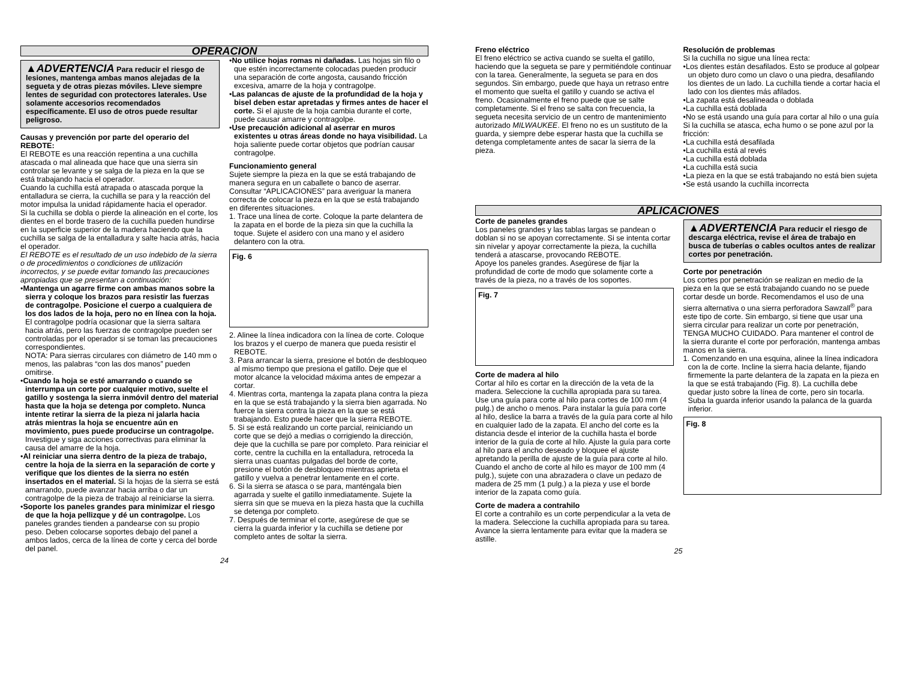OPERACION
▲ADVERTENCIA Para reducir el riesgo de lesiones, mantenga ambas manos alejadas de la segueta y de otras piezas móviles. Lleve siempre lentes de seguridad con protectores laterales. Use solamente accesorios recomendados específicamente. El uso de otros puede resultar peligroso.
Causas y prevención por parte del operario del REBOTE:
El REBOTE es una reacción repentina a una cuchilla atascada o mal alineada que hace que una sierra sin controlar se levante y se salga de la pieza en la que se está trabajando hacia el operador.
Cuando la cuchilla está atrapada o atascada porque la entalladura se cierra, la cuchilla se para y la reacción del motor impulsa la unidad rápidamente hacia el operador.
Si la cuchilla se dobla o pierde la alineación en el corte, los dientes en el borde trasero de la cuchilla pueden hundirse en la superficie superior de la madera haciendo que la cuchilla se salga de la entalladura y salte hacia atrás, hacia el operador.
El REBOTE es el resultado de un uso indebido de la sierra o de procedimientos o condiciones de utilización incorrectos, y se puede evitar tomando las precauciones apropiadas que se presentan a continuación:
•Mantenga un agarre firme con ambas manos sobre la sierra y coloque los brazos para resistir las fuerzas de contragolpe. Posicione el cuerpo a cualquiera de los dos lados de la hoja, pero no en línea con la hoja. El contragolpe podría ocasionar que la sierra saltara hacia atrás, pero las fuerzas de contragolpe pueden ser controladas por el operador si se toman las precauciones correspondientes.
NOTA: Para sierras circulares con diámetro de 140 mm o menos, las palabras “con las dos manos” pueden omitirse.
•Cuando la hoja se esté amarrando o cuando se interrumpa un corte por cualquier motivo, suelte el gatillo y sostenga la sierra inmóvil dentro del material hasta que la hoja se detenga por completo. Nunca intente retirar la sierra de la pieza ni jalarla hacia atrás mientras la hoja se encuentre aún en movimiento, pues puede producirse un contragolpe. Investigue y siga acciones correctivas para eliminar la causa del amarre de la hoja.
•Al reiniciar una sierra dentro de la pieza de trabajo, centre la hoja de la sierra en la separación de corte y verifique que los dientes de la sierra no estén insertados en el material. Si la hojas de la sierra se está amarrando, puede avanzar hacia arriba o dar un contragolpe de la pieza de trabajo al reiniciarse la sierra.
•Soporte los paneles grandes para minimizar el riesgo de que la hoja pellizque y dé un contragolpe. Los paneles grandes tienden a pandearse con su propio peso. Deben colocarse soportes debajo del panel a ambos lados, cerca de la línea de corte y cerca del borde del panel.
•No utilice hojas romas ni dañadas. Las hojas sin filo o que estén incorrectamente colocadas pueden producir una separación de corte angosta, causando fricción excesiva, amarre de la hoja y contragolpe.
•Las palancas de ajuste de la profundidad de la hoja y bisel deben estar apretadas y firmes antes de hacer el corte. Si el ajuste de la hoja cambia durante el corte, puede causar amarre y contragolpe.
•Use precaución adicional al aserrar en muros existentes u otras áreas donde no haya visibilidad. La hoja saliente puede cortar objetos que podrían causar contragolpe.
Funcionamiento general
Sujete siempre la pieza en la que se está trabajando de manera segura en un caballete o banco de aserrar. Consultar “APLICACIONES” para averiguar la manera correcta de colocar la pieza en la que se está trabajando en diferentes situaciones.
1. Trace una línea de corte. Coloque la parte delantera de la zapata en el borde de la pieza sin que la cuchilla la toque. Sujete el asidero con una mano y el asidero delantero con la otra.
Fig. 6
2. Alinee la línea indicadora con la línea de corte. Coloque los brazos y el cuerpo de manera que pueda resistir el REBOTE.
3. Para arrancar la sierra, presione el botón de desbloqueo al mismo tiempo que presiona el gatillo. Deje que el motor alcance la velocidad máxima antes de empezar a cortar.
4. Mientras corta, mantenga la zapata plana contra la pieza en la que se está trabajando y la sierra bien agarrada. No fuerce la sierra contra la pieza en la que se está trabajando. Esto puede hacer que la sierra REBOTE.
5. Si se está realizando un corte parcial, reiniciando un corte que se dejó a medias o corrigiendo la dirección, deje que la cuchilla se pare por completo. Para reiniciar el corte, centre la cuchilla en la entalladura, retroceda la sierra unas cuantas pulgadas del borde de corte, presione el botón de desbloqueo mientras aprieta el gatillo y vuelva a penetrar lentamente en el corte.
6. Si la sierra se atasca o se para, manténgala bien agarrada y suelte el gatillo inmediatamente. Sujete la sierra sin que se mueva en la pieza hasta que la cuchilla se detenga por completo.
7. Después de terminar el corte, asegúrese de que se cierra la guarda inferior y la cuchilla se detiene por completo antes de soltar la sierra.
24
Freno eléctrico
El freno eléctrico se activa cuando se suelta el gatillo, haciendo que la segueta se pare y permitiéndole continuar con la tarea. Generalmente, la segueta se para en dos segundos. Sin embargo, puede que haya un retraso entre el momento que suelta el gatillo y cuando se activa el freno. Ocasionalmente el freno puede que se salte completamente. Si el freno se salta con frecuencia, la segueta necesita servicio de un centro de mantenimiento autorizado MILWAUKEE. El freno no es un sustituto de la guarda, y siempre debe esperar hasta que la cuchilla se detenga completamente antes de sacar la sierra de la pieza.
Resolución de problemas
Si la cuchilla no sigue una línea recta:
•Los dientes están desafilados. Esto se produce al golpear un objeto duro como un clavo o una piedra, desafilando los dientes de un lado. La cuchilla tiende a cortar hacia el lado con los dientes más afilados.
•La zapata está desalineada o doblada
•La cuchilla está doblada
•No se está usando una guía para cortar al hilo o una guía
Si la cuchilla se atasca, echa humo o se pone azul por la fricción:
•La cuchilla está desafilada
•La cuchilla está al revés
•La cuchilla está doblada
•La cuchilla está sucia
•La pieza en la que se está trabajando no está bien sujeta
•Se está usando la cuchilla incorrecta
APLICACIONES
Corte de paneles grandes
Los paneles grandes y las tablas largas se pandean o doblan si no se apoyan correctamente. Si se intenta cortar sin nivelar y apoyar correctamente la pieza, la cuchilla tenderá a atascarse, provocando REBOTE.
Apoye los paneles grandes. Asegúrese de fijar la profundidad de corte de modo que solamente corte a través de la pieza, no a través de los soportes.
Fig. 7
Corte de madera al hilo
Cortar al hilo es cortar en la dirección de la veta de la madera. Seleccione la cuchilla apropiada para su tarea. Use una guía para corte al hilo para cortes de 100 mm (4 pulg.) de ancho o menos. Para instalar la guía para corte al hilo, deslice la barra a través de la guía para corte al hilo en cualquier lado de la zapata. El ancho del corte es la distancia desde el interior de la cuchilla hasta el borde interior de la guía de corte al hilo. Ajuste la guía para corte al hilo para el ancho deseado y bloquee el ajuste apretando la perilla de ajuste de la guía para corte al hilo.
Cuando el ancho de corte al hilo es mayor de 100 mm (4 pulg.), sujete con una abrazadera o clave un pedazo de madera de 25 mm (1 pulg.) a la pieza y use el borde interior de la zapata como guía.
Corte de madera a contrahilo
El corte a contrahilo es un corte perpendicular a la veta de la madera. Seleccione la cuchilla apropiada para su tarea. Avance la sierra lentamente para evitar que la madera se astille.
▲ADVERTENCIA Para reducir el riesgo de descarga eléctrica, revise el área de trabajo en busca de tuberías o cables ocultos antes de realizar cortes por penetración.
Corte por penetración
Los cortes por penetración se realizan en medio de la pieza en la que se está trabajando cuando no se puede cortar desde un borde. Recomendamos el uso de una sierra alternativa o una sierra perforadora Sawzall<sup>®</sup> para este tipo de corte. Sin embargo, si tiene que usar una sierra circular para realizar un corte por penetración, TENGA MUCHO CUIDADO. Para mantener el control de la sierra durante el corte por perforación, mantenga ambas manos en la sierra.
1. Comenzando en una esquina, alinee la línea indicadora con la de corte. Incline la sierra hacia delante, fijando firmemente la parte delantera de la zapata en la pieza en la que se está trabajando (Fig. 8). La cuchilla debe quedar justo sobre la línea de corte, pero sin tocarla. Suba la guarda inferior usando la palanca de la guarda inferior.
Fig. 8
25